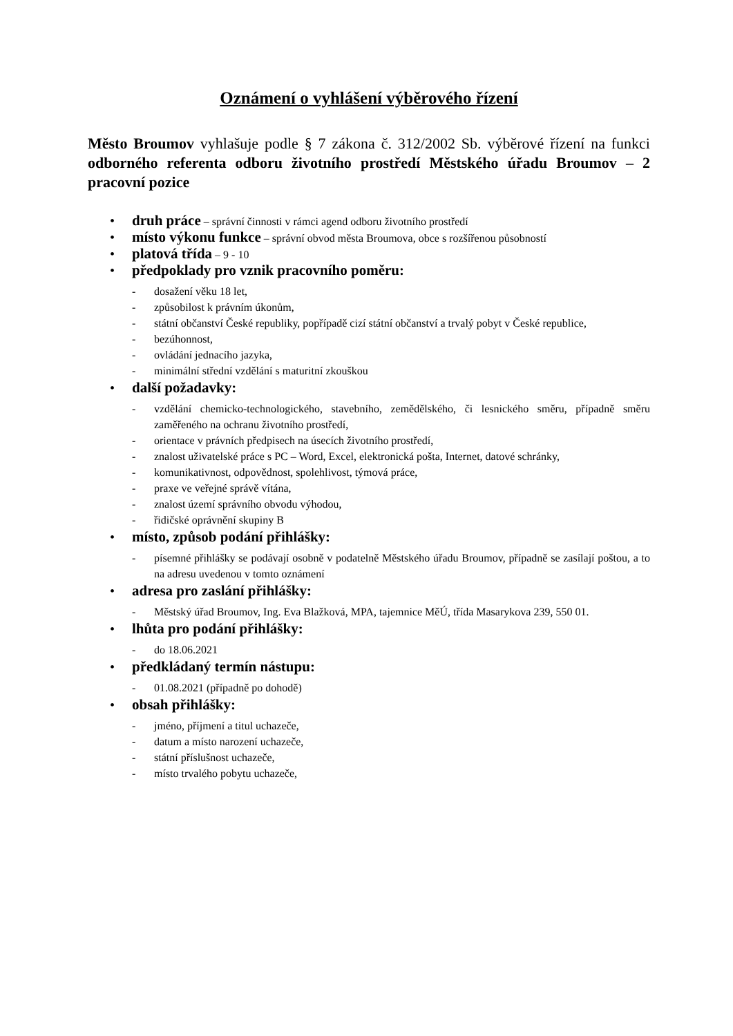Oznámení o vyhlášení výběrového řízení
Město Broumov vyhlašuje podle § 7 zákona č. 312/2002 Sb. výběrové řízení na funkci odborného referenta odboru životního prostředí Městského úřadu Broumov – 2 pracovní pozice
• druh práce – správní činnosti v rámci agend odboru životního prostředí
• místo výkonu funkce – správní obvod města Broumova, obce s rozšířenou působností
• platová třída – 9 - 10
• předpoklady pro vznik pracovního poměru:
- dosažení věku 18 let,
- způsobilost k právním úkonům,
- státní občanství České republiky, popřípadě cizí státní občanství a trvalý pobyt v České republice,
- bezúhonnost,
- ovládání jednacího jazyka,
- minimální střední vzdělání s maturitní zkouškou
• další požadavky:
- vzdělání chemicko-technologického, stavebního, zemědělského, či lesnického směru, případně směru zaměřeného na ochranu životního prostředí,
- orientace v právních předpisech na úsecích životního prostředí,
- znalost uživatelské práce s PC – Word, Excel, elektronická pošta, Internet, datové schránky,
- komunikativnost, odpovědnost, spolehlivost, týmová práce,
- praxe ve veřejné správě vítána,
- znalost území správního obvodu výhodou,
- řidičské oprávnění skupiny B
• místo, způsob podání přihlášky:
- písemné přihlášky se podávají osobně v podatelně Městského úřadu Broumov, případně se zasílají poštou, a to na adresu uvedenou v tomto oznámení
• adresa pro zaslání přihlášky:
- Městský úřad Broumov, Ing. Eva Blažková, MPA, tajemnice MěÚ, třída Masarykova 239, 550 01.
• lhůta pro podání přihlášky:
- do 18.06.2021
• předkládaný termín nástupu:
- 01.08.2021 (případně po dohodě)
• obsah přihlášky:
- jméno, příjmení a titul uchazeče,
- datum a místo narození uchazeče,
- státní příslušnost uchazeče,
- místo trvalého pobytu uchazeče,